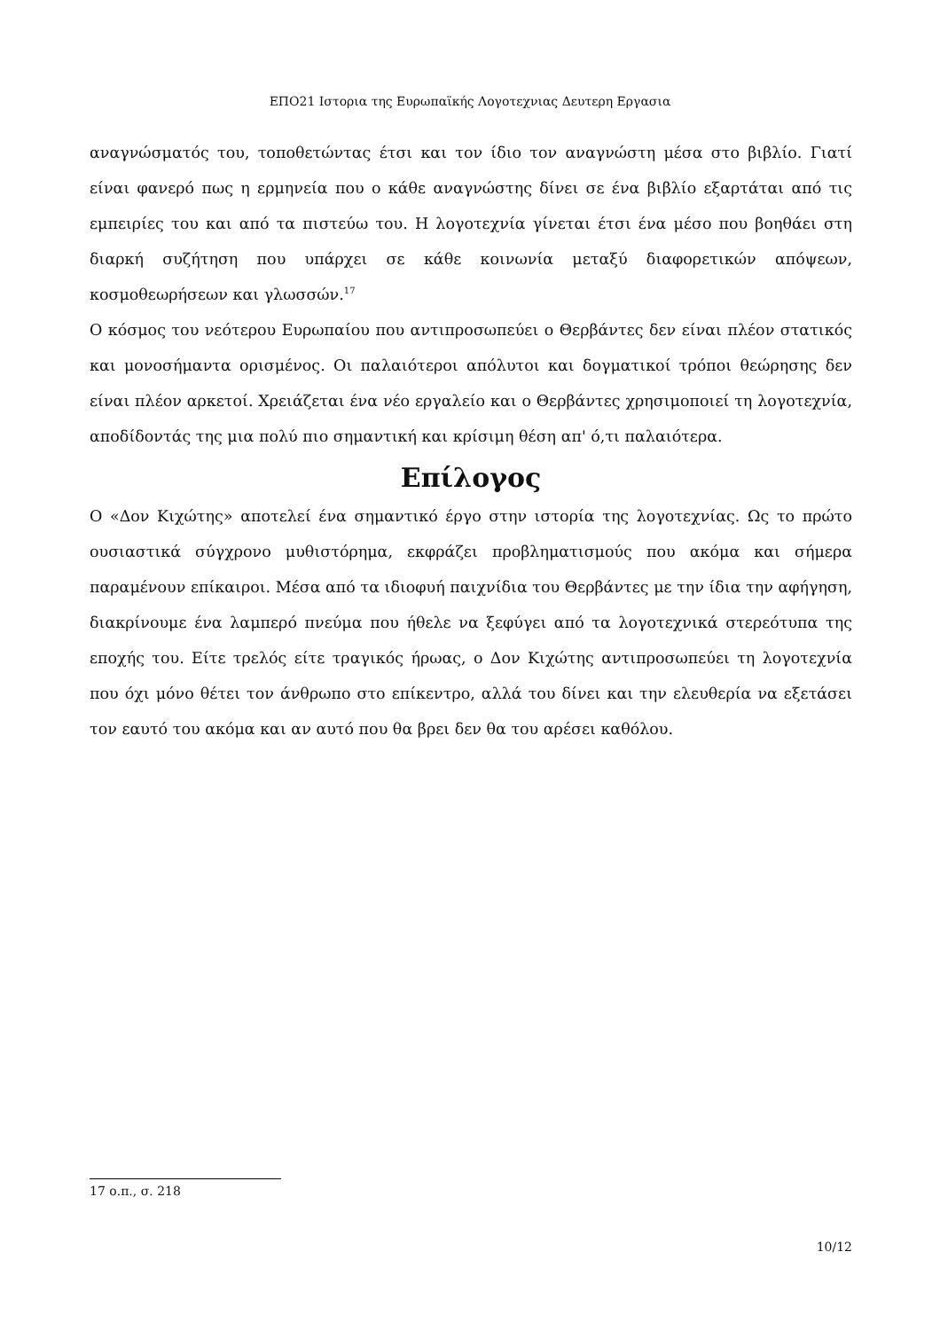ΕΠΟ21 Ιστορια της Ευρωπαϊκής Λογοτεχνιας Δευτερη Εργασια
αναγνώσματός του, τοποθετώντας έτσι και τον ίδιο τον αναγνώστη μέσα στο βιβλίο. Γιατί είναι φανερό πως η ερμηνεία που ο κάθε αναγνώστης δίνει σε ένα βιβλίο εξαρτάται από τις εμπειρίες του και από τα πιστεύω του. Η λογοτεχνία γίνεται έτσι ένα μέσο που βοηθάει στη διαρκή συζήτηση που υπάρχει σε κάθε κοινωνία μεταξύ διαφορετικών απόψεων, κοσμοθεωρήσεων και γλωσσών.<sup>17</sup>
Ο κόσμος του νεότερου Ευρωπαίου που αντιπροσωπεύει ο Θερβάντες δεν είναι πλέον στατικός και μονοσήμαντα ορισμένος. Οι παλαιότεροι απόλυτοι και δογματικοί τρόποι θεώρησης δεν είναι πλέον αρκετοί. Χρειάζεται ένα νέο εργαλείο και ο Θερβάντες χρησιμοποιεί τη λογοτεχνία, αποδίδοντάς της μια πολύ πιο σημαντική και κρίσιμη θέση απ' ό,τι παλαιότερα.
Επίλογος
Ο «Δον Κιχώτης» αποτελεί ένα σημαντικό έργο στην ιστορία της λογοτεχνίας. Ως το πρώτο ουσιαστικά σύγχρονο μυθιστόρημα, εκφράζει προβληματισμούς που ακόμα και σήμερα παραμένουν επίκαιροι. Μέσα από τα ιδιοφυή παιχνίδια του Θερβάντες με την ίδια την αφήγηση, διακρίνουμε ένα λαμπερό πνεύμα που ήθελε να ξεφύγει από τα λογοτεχνικά στερεότυπα της εποχής του. Είτε τρελός είτε τραγικός ήρωας, ο Δον Κιχώτης αντιπροσωπεύει τη λογοτεχνία που όχι μόνο θέτει τον άνθρωπο στο επίκεντρο, αλλά του δίνει και την ελευθερία να εξετάσει τον εαυτό του ακόμα και αν αυτό που θα βρει δεν θα του αρέσει καθόλου.
17 ο.π., σ. 218
10/12